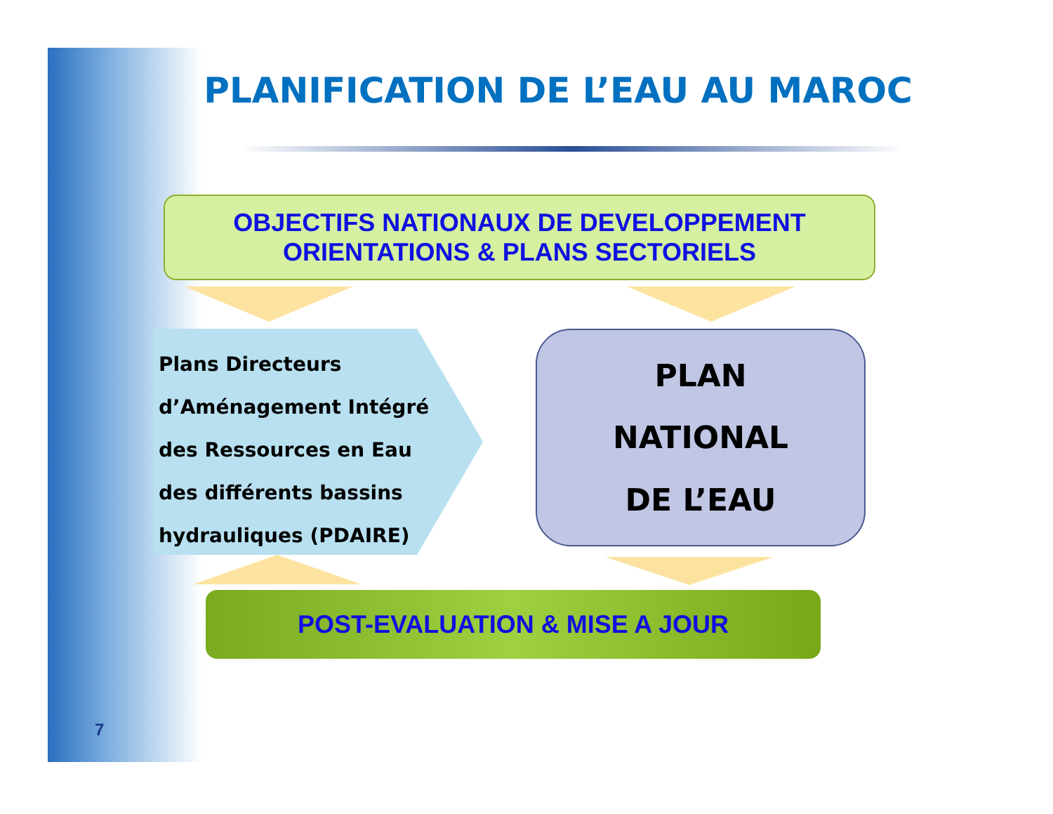PLANIFICATION DE L’EAU AU MAROC
OBJECTIFS NATIONAUX DE DEVELOPPEMENT
ORIENTATIONS & PLANS SECTORIELS
Plans Directeurs
d’Aménagement Intégré
des Ressources en Eau
des différents bassins
hydrauliques (PDAIRE)
PLAN
NATIONAL
DE L’EAU
POST-EVALUATION & MISE A JOUR
7